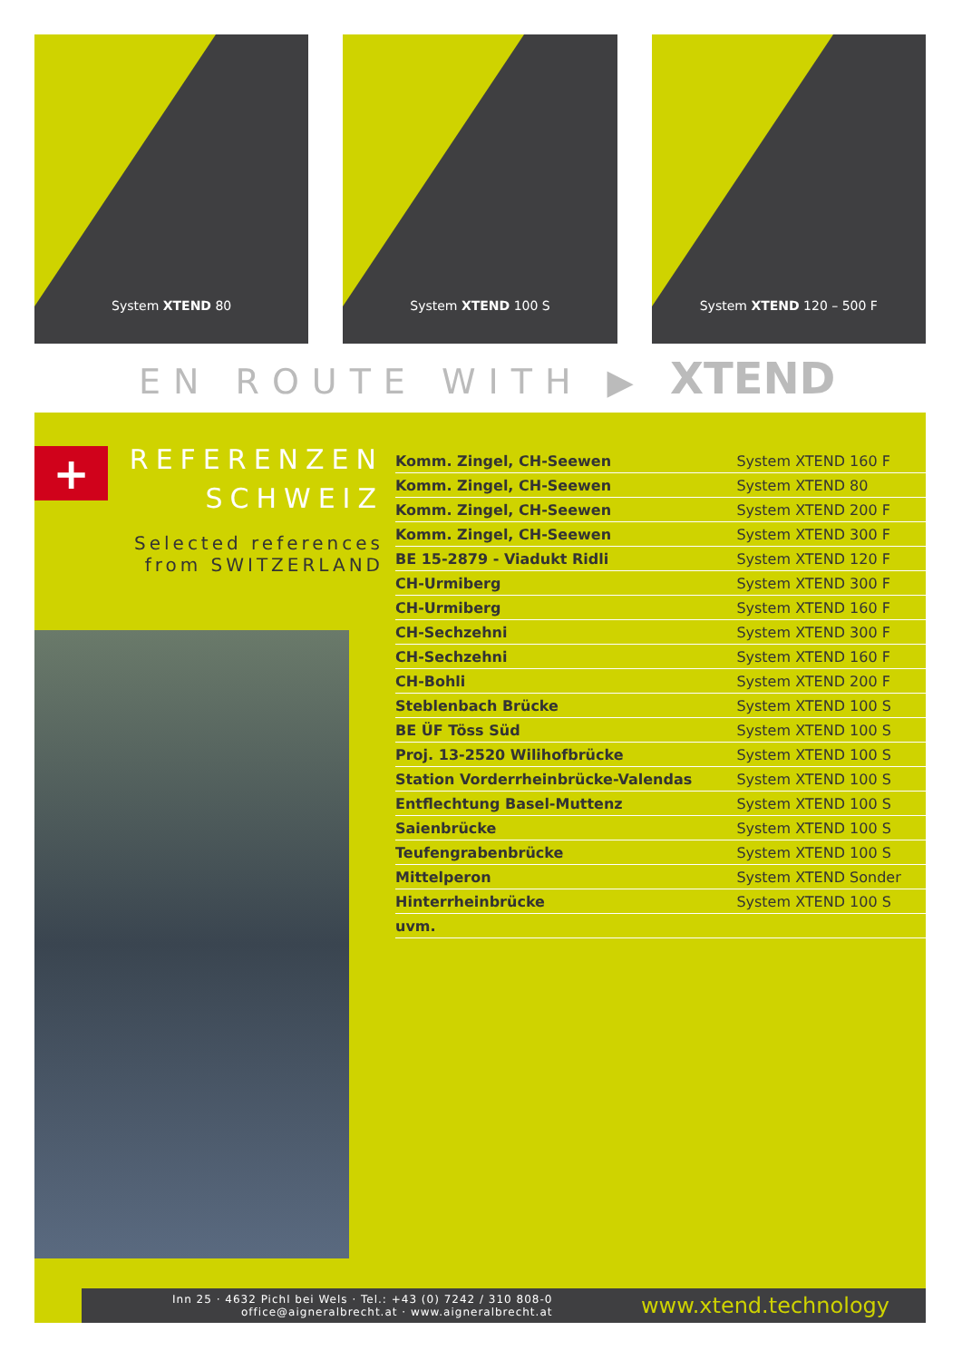System XTEND 80
System XTEND 100 S
System XTEND 120 – 500 F
EN ROUTE WITH ▶ XTEND
+
REFERENZEN
SCHWEIZ
Selected references
from SWITZERLAND
| Komm. Zingel, CH-Seewen | System XTEND 160 F |
| Komm. Zingel, CH-Seewen | System XTEND 80 |
| Komm. Zingel, CH-Seewen | System XTEND 200 F |
| Komm. Zingel, CH-Seewen | System XTEND 300 F |
| BE 15-2879 - Viadukt Ridli | System XTEND 120 F |
| CH-Urmiberg | System XTEND 300 F |
| CH-Urmiberg | System XTEND 160 F |
| CH-Sechzehni | System XTEND 300 F |
| CH-Sechzehni | System XTEND 160 F |
| CH-Bohli | System XTEND 200 F |
| Steblenbach Brücke | System XTEND 100 S |
| BE ÜF Töss Süd | System XTEND 100 S |
| Proj. 13-2520 Wilihofbrücke | System XTEND 100 S |
| Station Vorderrheinbrücke-Valendas | System XTEND 100 S |
| Entflechtung Basel-Muttenz | System XTEND 100 S |
| Saienbrücke | System XTEND 100 S |
| Teufengrabenbrücke | System XTEND 100 S |
| Mittelperon | System XTEND Sonder |
| Hinterrheinbrücke | System XTEND 100 S |
| uvm. | |
Inn 25 · 4632 Pichl bei Wels · Tel.: +43 (0) 7242 / 310 808-0
office@aigneralbrecht.at · www.aigneralbrecht.at
www.xtend.technology